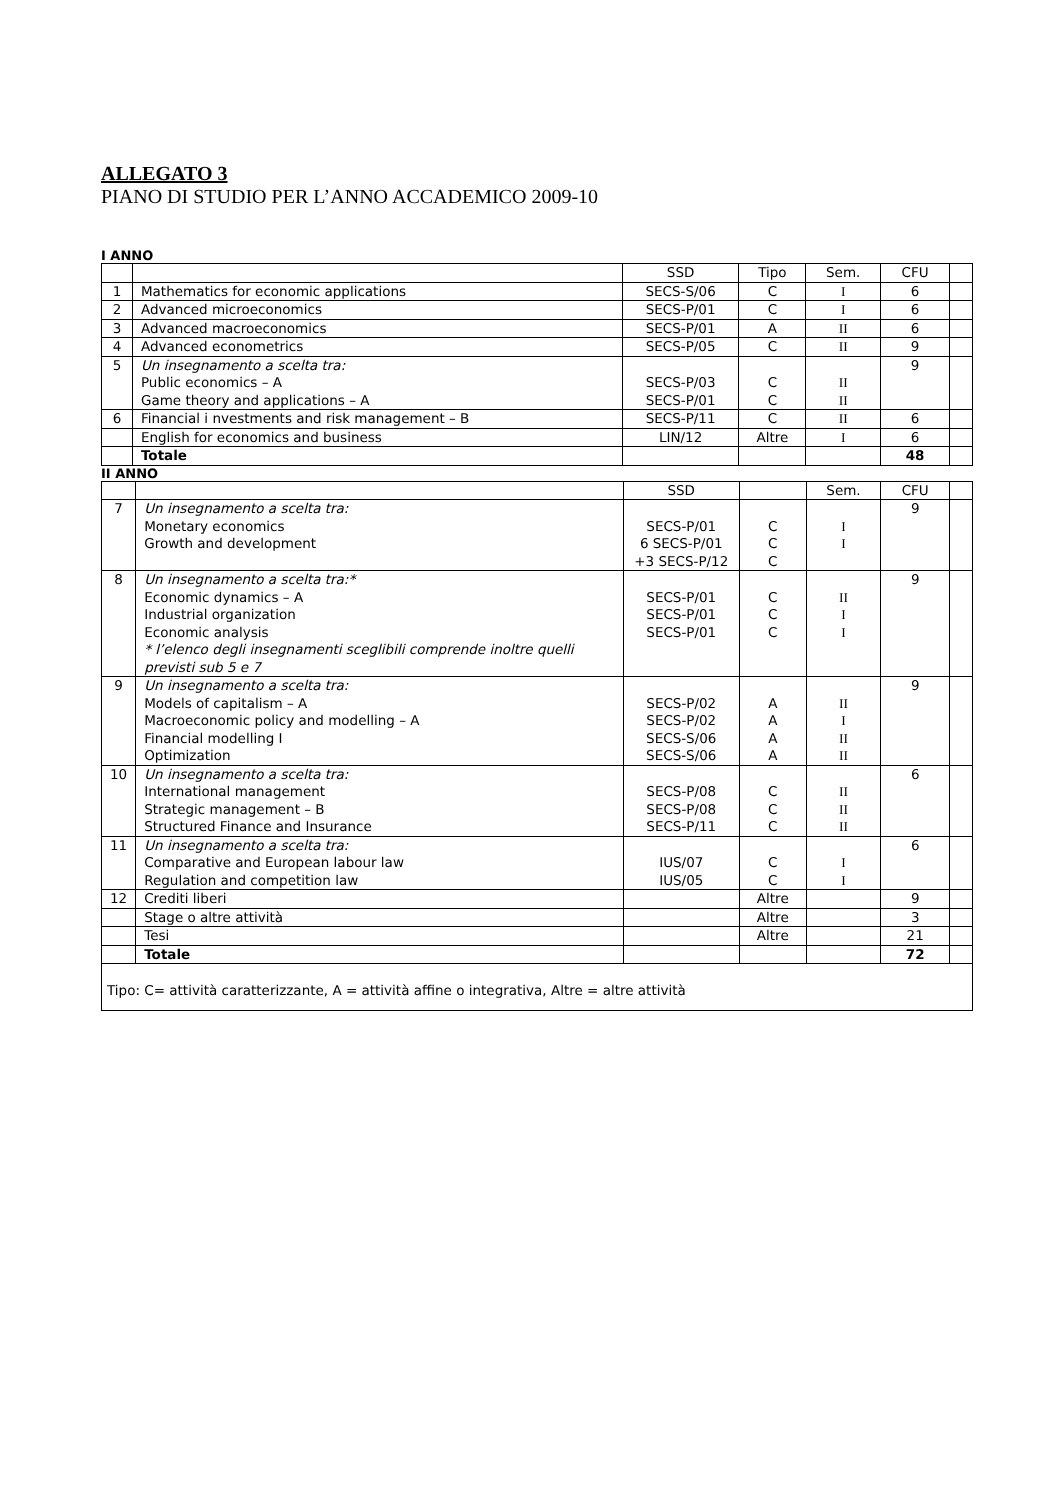ALLEGATO 3
PIANO DI STUDIO PER L’ANNO ACCADEMICO 2009-10
I ANNO
| | | SSD | Tipo | Sem. | CFU | |
| 1 | Mathematics for economic applications | SECS-S/06 | C | I | 6 | |
| 2 | Advanced microeconomics | SECS-P/01 | C | I | 6 | |
| 3 | Advanced macroeconomics | SECS-P/01 | A | II | 6 | |
| 4 | Advanced econometrics | SECS-P/05 | C | II | 9 | |
| 5 | Un insegnamento a scelta tra: Public economics – A Game theory and applications – A | SECS-P/03 SECS-P/01 | C C | II II | 9 | |
| 6 | Financial i nvestments and risk management – B | SECS-P/11 | C | II | 6 | |
| | English for economics and business | LIN/12 | Altre | I | 6 | |
| | Totale | | | | 48 | |
II ANNO
| | | SSD | | Sem. | CFU | |
| 7 | Un insegnamento a scelta tra: Monetary economics Growth and development | SECS-P/01 6 SECS-P/01 +3 SECS-P/12 | C C C | I I | 9 | |
| 8 | Un insegnamento a scelta tra:* Economic dynamics – A Industrial organization Economic analysis * l’elenco degli insegnamenti sceglibili comprende inoltre quelli previsti sub 5 e 7 | SECS-P/01 SECS-P/01 SECS-P/01 | C C C | II I I | 9 | |
| 9 | Un insegnamento a scelta tra: Models of capitalism – A Macroeconomic policy and modelling – A Financial modelling I Optimization | SECS-P/02 SECS-P/02 SECS-S/06 SECS-S/06 | A A A A | II I II II | 9 | |
| 10 | Un insegnamento a scelta tra: International management Strategic management – B Structured Finance and Insurance | SECS-P/08 SECS-P/08 SECS-P/11 | C C C | II II II | 6 | |
| 11 | Un insegnamento a scelta tra: Comparative and European labour law Regulation and competition law | IUS/07 IUS/05 | C C | I I | 6 | |
| 12 | Crediti liberi | | Altre | | 9 | |
| | Stage o altre attività | | Altre | | 3 | |
| | Tesi | | Altre | | 21 | |
| | Totale | | | | 72 | |
| Tipo: C= attività caratterizzante, A = attività affine o integrativa, Altre = altre attività | | | | | | |